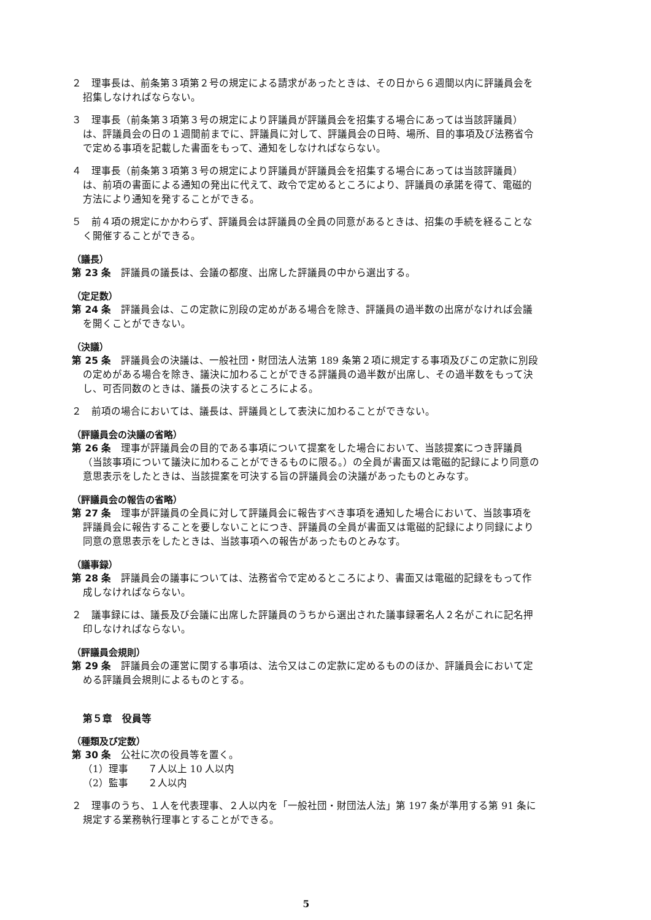２　理事長は、前条第３項第２号の規定による請求があったときは、その日から６週間以内に評議員会を招集しなければならない。
３　理事長（前条第３項第３号の規定により評議員が評議員会を招集する場合にあっては当該評議員）は、評議員会の日の１週間前までに、評議員に対して、評議員会の日時、場所、目的事項及び法務省令で定める事項を記載した書面をもって、通知をしなければならない。
４　理事長（前条第３項第３号の規定により評議員が評議員会を招集する場合にあっては当該評議員）は、前項の書面による通知の発出に代えて、政令で定めるところにより、評議員の承諾を得て、電磁的方法により通知を発することができる。
５　前４項の規定にかかわらず、評議員会は評議員の全員の同意があるときは、招集の手続を経ることなく開催することができる。
（議長）
第 23 条　評議員の議長は、会議の都度、出席した評議員の中から選出する。
（定足数）
第 24 条　評議員会は、この定款に別段の定めがある場合を除き、評議員の過半数の出席がなければ会議を開くことができない。
（決議）
第 25 条　評議員会の決議は、一般社団・財団法人法第 189 条第２項に規定する事項及びこの定款に別段の定めがある場合を除き、議決に加わることができる評議員の過半数が出席し、その過半数をもって決し、可否同数のときは、議長の決するところによる。
２　前項の場合においては、議長は、評議員として表決に加わることができない。
（評議員会の決議の省略）
第 26 条　理事が評議員会の目的である事項について提案をした場合において、当該提案につき評議員（当該事項について議決に加わることができるものに限る。）の全員が書面又は電磁的記録により同意の意思表示をしたときは、当該提案を可決する旨の評議員会の決議があったものとみなす。
（評議員会の報告の省略）
第 27 条　理事が評議員の全員に対して評議員会に報告すべき事項を通知した場合において、当該事項を評議員会に報告することを要しないことにつき、評議員の全員が書面又は電磁的記録により同録により同意の意思表示をしたときは、当該事項への報告があったものとみなす。
（議事録）
第 28 条　評議員会の議事については、法務省令で定めるところにより、書面又は電磁的記録をもって作成しなければならない。
２　議事録には、議長及び会議に出席した評議員のうちから選出された議事録署名人２名がこれに記名押印しなければならない。
（評議員会規則）
第 29 条　評議員会の運営に関する事項は、法令又はこの定款に定めるもののほか、評議員会において定める評議員会規則によるものとする。
第５章　役員等
（種類及び定数）
第 30 条　公社に次の役員等を置く。
（1）理事　　７人以上 10 人以内
（2）監事　　２人以内
２　理事のうち、１人を代表理事、２人以内を「一般社団・財団法人法」第 197 条が準用する第 91 条に規定する業務執行理事とすることができる。
5